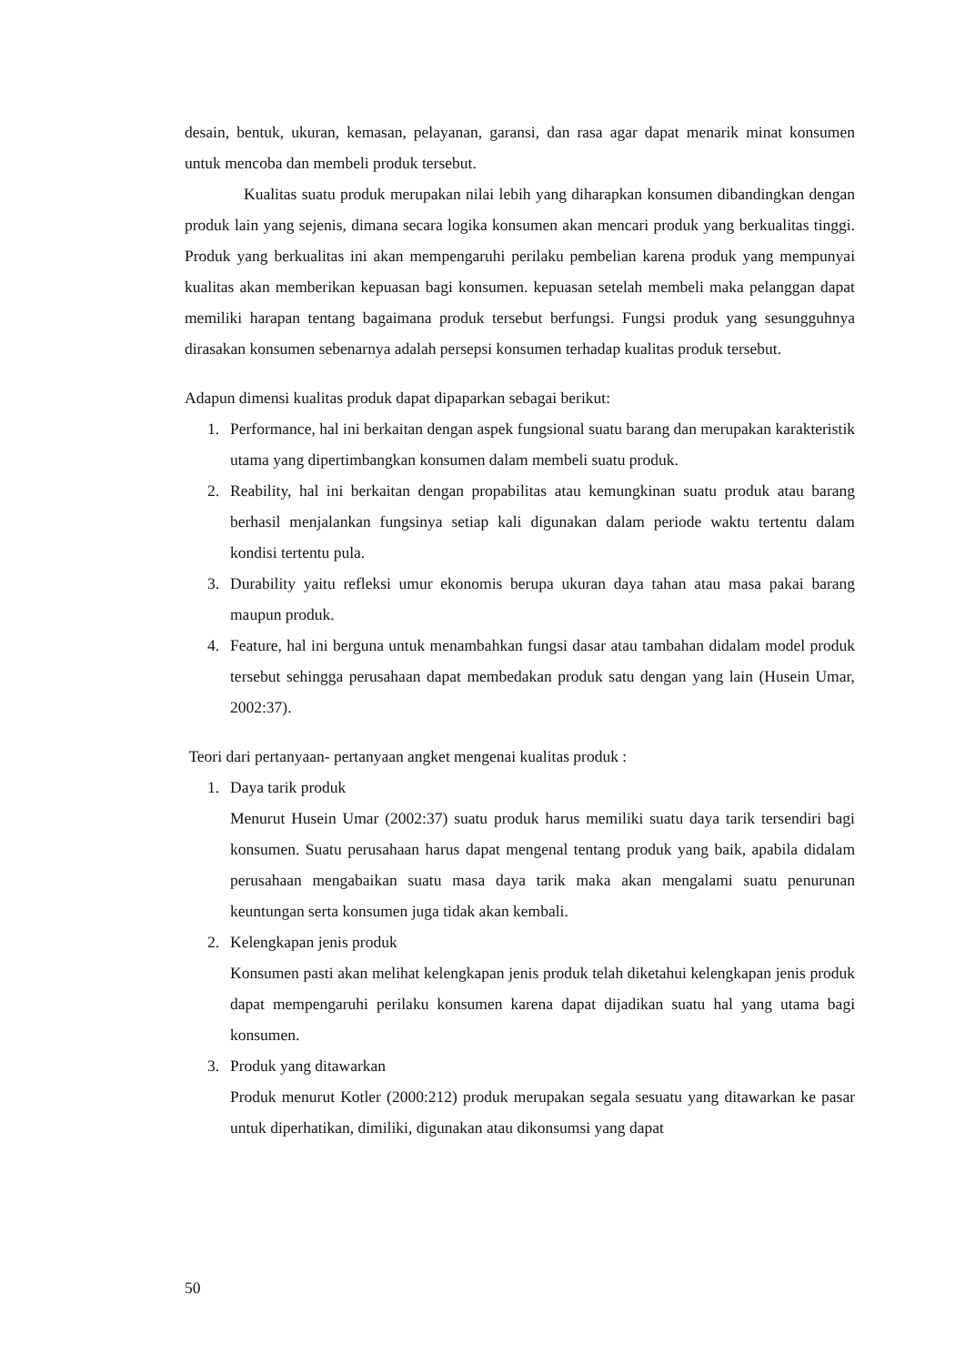desain, bentuk, ukuran, kemasan, pelayanan, garansi, dan rasa agar dapat menarik minat konsumen untuk mencoba dan membeli produk tersebut.
Kualitas suatu produk merupakan nilai lebih yang diharapkan konsumen dibandingkan dengan produk lain yang sejenis, dimana secara logika konsumen akan mencari produk yang berkualitas tinggi. Produk yang berkualitas ini akan mempengaruhi perilaku pembelian karena produk yang mempunyai kualitas akan memberikan kepuasan bagi konsumen. kepuasan setelah membeli maka pelanggan dapat memiliki harapan tentang bagaimana produk tersebut berfungsi. Fungsi produk yang sesungguhnya dirasakan konsumen sebenarnya adalah persepsi konsumen terhadap kualitas produk tersebut.
Adapun dimensi kualitas produk dapat dipaparkan sebagai berikut:
1. Performance, hal ini berkaitan dengan aspek fungsional suatu barang dan merupakan karakteristik utama yang dipertimbangkan konsumen dalam membeli suatu produk.
2. Reability, hal ini berkaitan dengan propabilitas atau kemungkinan suatu produk atau barang berhasil menjalankan fungsinya setiap kali digunakan dalam periode waktu tertentu dalam kondisi tertentu pula.
3. Durability yaitu refleksi umur ekonomis berupa ukuran daya tahan atau masa pakai barang maupun produk.
4. Feature, hal ini berguna untuk menambahkan fungsi dasar atau tambahan didalam model produk tersebut sehingga perusahaan dapat membedakan produk satu dengan yang lain (Husein Umar, 2002:37).
Teori dari pertanyaan- pertanyaan angket mengenai kualitas produk :
1. Daya tarik produk
Menurut Husein Umar (2002:37) suatu produk harus memiliki suatu daya tarik tersendiri bagi konsumen. Suatu perusahaan harus dapat mengenal tentang produk yang baik, apabila didalam perusahaan mengabaikan suatu masa daya tarik maka akan mengalami suatu penurunan keuntungan serta konsumen juga tidak akan kembali.
2. Kelengkapan jenis produk
Konsumen pasti akan melihat kelengkapan jenis produk telah diketahui kelengkapan jenis produk dapat mempengaruhi perilaku konsumen karena dapat dijadikan suatu hal yang utama bagi konsumen.
3. Produk yang ditawarkan
Produk menurut Kotler (2000:212) produk merupakan segala sesuatu yang ditawarkan ke pasar untuk diperhatikan, dimiliki, digunakan atau dikonsumsi yang dapat
50